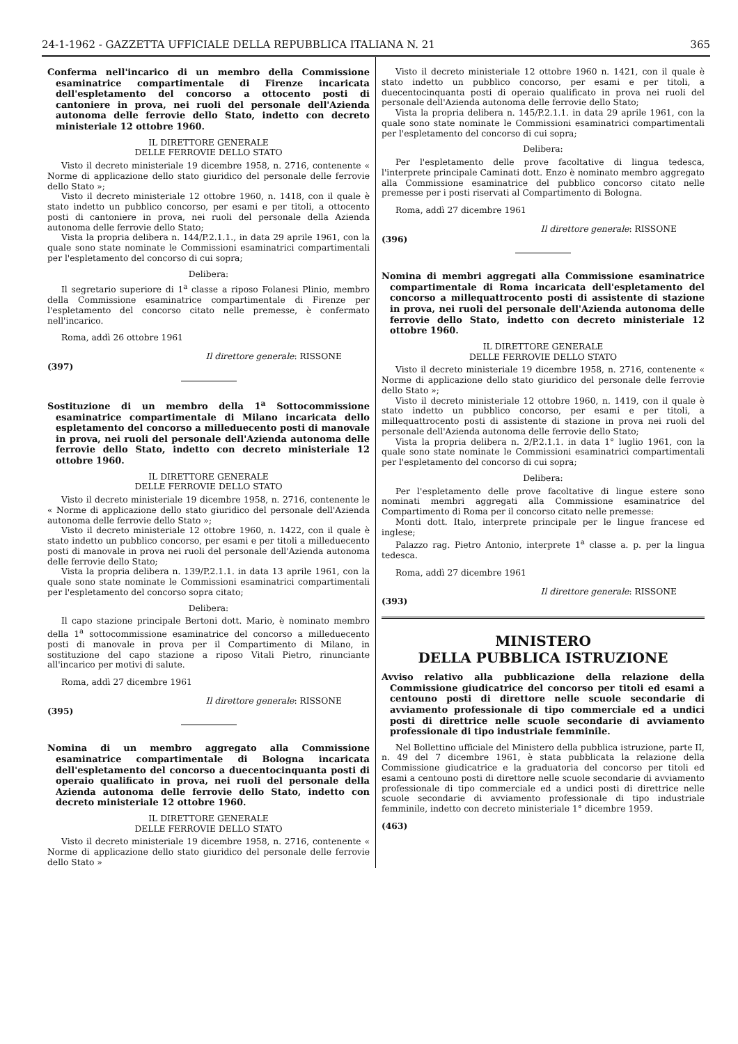24-1-1962 - GAZZETTA UFFICIALE DELLA REPUBBLICA ITALIANA N. 21 365
Conferma nell'incarico di un membro della Commissione esaminatrice compartimentale di Firenze incaricata dell'espletamento del concorso a ottocento posti di cantoniere in prova, nei ruoli del personale dell'Azienda autonoma delle ferrovie dello Stato, indetto con decreto ministeriale 12 ottobre 1960.
IL DIRETTORE GENERALE
DELLE FERROVIE DELLO STATO
Visto il decreto ministeriale 19 dicembre 1958, n. 2716, contenente « Norme di applicazione dello stato giuridico del personale delle ferrovie dello Stato »;
Visto il decreto ministeriale 12 ottobre 1960, n. 1418, con il quale è stato indetto un pubblico concorso, per esami e per titoli, a ottocento posti di cantoniere in prova, nei ruoli del personale della Azienda autonoma delle ferrovie dello Stato;
Vista la propria delibera n. 144/P.2.1.1., in data 29 aprile 1961, con la quale sono state nominate le Commissioni esaminatrici compartimentali per l'espletamento del concorso di cui sopra;
Delibera:
Il segretario superiore di 1<sup>a</sup> classe a riposo Folanesi Plinio, membro della Commissione esaminatrice compartimentale di Firenze per l'espletamento del concorso citato nelle premesse, è confermato nell'incarico.
Roma, addì 26 ottobre 1961
Il direttore generale: RISSONE
(397)
Sostituzione di un membro della 1<sup>a</sup> Sottocommissione esaminatrice compartimentale di Milano incaricata dello espletamento del concorso a milleduecento posti di manovale in prova, nei ruoli del personale dell'Azienda autonoma delle ferrovie dello Stato, indetto con decreto ministeriale 12 ottobre 1960.
IL DIRETTORE GENERALE
DELLE FERROVIE DELLO STATO
Visto il decreto ministeriale 19 dicembre 1958, n. 2716, contenente le « Norme di applicazione dello stato giuridico del personale dell'Azienda autonoma delle ferrovie dello Stato »;
Visto il decreto ministeriale 12 ottobre 1960, n. 1422, con il quale è stato indetto un pubblico concorso, per esami e per titoli a milleduecento posti di manovale in prova nei ruoli del personale dell'Azienda autonoma delle ferrovie dello Stato;
Vista la propria delibera n. 139/P.2.1.1. in data 13 aprile 1961, con la quale sono state nominate le Commissioni esaminatrici compartimentali per l'espletamento del concorso sopra citato;
Delibera:
Il capo stazione principale Bertoni dott. Mario, è nominato membro della 1<sup>a</sup> sottocommissione esaminatrice del concorso a milleduecento posti di manovale in prova per il Compartimento di Milano, in sostituzione del capo stazione a riposo Vitali Pietro, rinunciante all'incarico per motivi di salute.
Roma, addì 27 dicembre 1961
Il direttore generale: RISSONE
(395)
Nomina di un membro aggregato alla Commissione esaminatrice compartimentale di Bologna incaricata dell'espletamento del concorso a duecentocinquanta posti di operaio qualificato in prova, nei ruoli del personale della Azienda autonoma delle ferrovie dello Stato, indetto con decreto ministeriale 12 ottobre 1960.
IL DIRETTORE GENERALE
DELLE FERROVIE DELLO STATO
Visto il decreto ministeriale 19 dicembre 1958, n. 2716, contenente « Norme di applicazione dello stato giuridico del personale delle ferrovie dello Stato »
Visto il decreto ministeriale 12 ottobre 1960 n. 1421, con il quale è stato indetto un pubblico concorso, per esami e per titoli, a duecentocinquanta posti di operaio qualificato in prova nei ruoli del personale dell'Azienda autonoma delle ferrovie dello Stato;
Vista la propria delibera n. 145/P.2.1.1. in data 29 aprile 1961, con la quale sono state nominate le Commissioni esaminatrici compartimentali per l'espletamento del concorso di cui sopra;
Delibera:
Per l'espletamento delle prove facoltative di lingua tedesca, l'interprete principale Caminati dott. Enzo è nominato membro aggregato alla Commissione esaminatrice del pubblico concorso citato nelle premesse per i posti riservati al Compartimento di Bologna.
Roma, addì 27 dicembre 1961
Il direttore generale: RISSONE
(396)
Nomina di membri aggregati alla Commissione esaminatrice compartimentale di Roma incaricata dell'espletamento del concorso a millequattrocento posti di assistente di stazione in prova, nei ruoli del personale dell'Azienda autonoma delle ferrovie dello Stato, indetto con decreto ministeriale 12 ottobre 1960.
IL DIRETTORE GENERALE
DELLE FERROVIE DELLO STATO
Visto il decreto ministeriale 19 dicembre 1958, n. 2716, contenente « Norme di applicazione dello stato giuridico del personale delle ferrovie dello Stato »;
Visto il decreto ministeriale 12 ottobre 1960, n. 1419, con il quale è stato indetto un pubblico concorso, per esami e per titoli, a millequattrocento posti di assistente di stazione in prova nei ruoli del personale dell'Azienda autonoma delle ferrovie dello Stato;
Vista la propria delibera n. 2/P.2.1.1. in data 1° luglio 1961, con la quale sono state nominate le Commissioni esaminatrici compartimentali per l'espletamento del concorso di cui sopra;
Delibera:
Per l'espletamento delle prove facoltative di lingue estere sono nominati membri aggregati alla Commissione esaminatrice del Compartimento di Roma per il concorso citato nelle premesse:
Monti dott. Italo, interprete principale per le lingue francese ed inglese;
Palazzo rag. Pietro Antonio, interprete 1<sup>a</sup> classe a. p. per la lingua tedesca.
Roma, addì 27 dicembre 1961
Il direttore generale: RISSONE
(393)
MINISTERO
DELLA PUBBLICA ISTRUZIONE
Avviso relativo alla pubblicazione della relazione della Commissione giudicatrice del concorso per titoli ed esami a centouno posti di direttore nelle scuole secondarie di avviamento professionale di tipo commerciale ed a undici posti di direttrice nelle scuole secondarie di avviamento professionale di tipo industriale femminile.
Nel Bollettino ufficiale del Ministero della pubblica istruzione, parte II, n. 49 del 7 dicembre 1961, è stata pubblicata la relazione della Commissione giudicatrice e la graduatoria del concorso per titoli ed esami a centouno posti di direttore nelle scuole secondarie di avviamento professionale di tipo commerciale ed a undici posti di direttrice nelle scuole secondarie di avviamento professionale di tipo industriale femminile, indetto con decreto ministeriale 1° dicembre 1959.
(463)